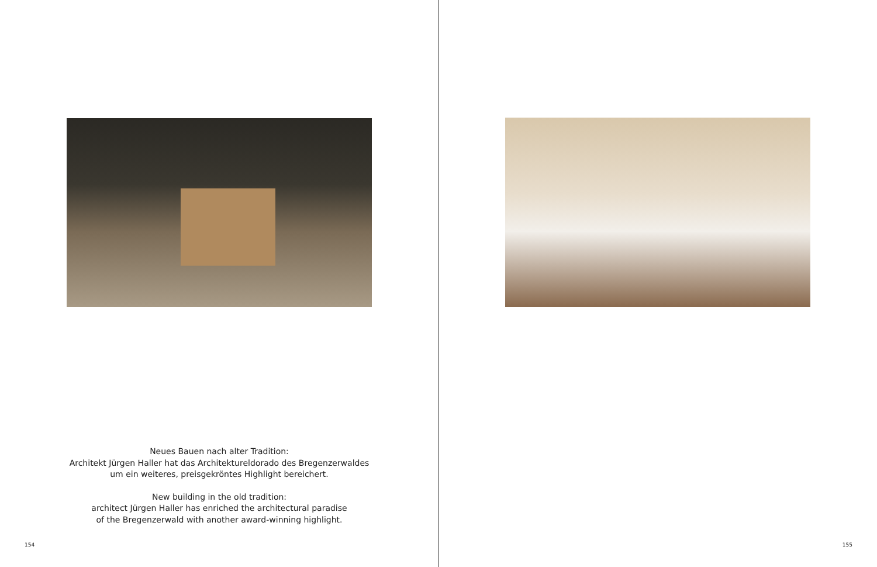Neues Bauen nach alter Tradition:
Architekt Jürgen Haller hat das Architektureldorado des Bregenzerwaldes
um ein weiteres, preisgekröntes Highlight bereichert.
New building in the old tradition:
architect Jürgen Haller has enriched the architectural paradise
of the Bregenzerwald with another award-winning highlight.
154
155